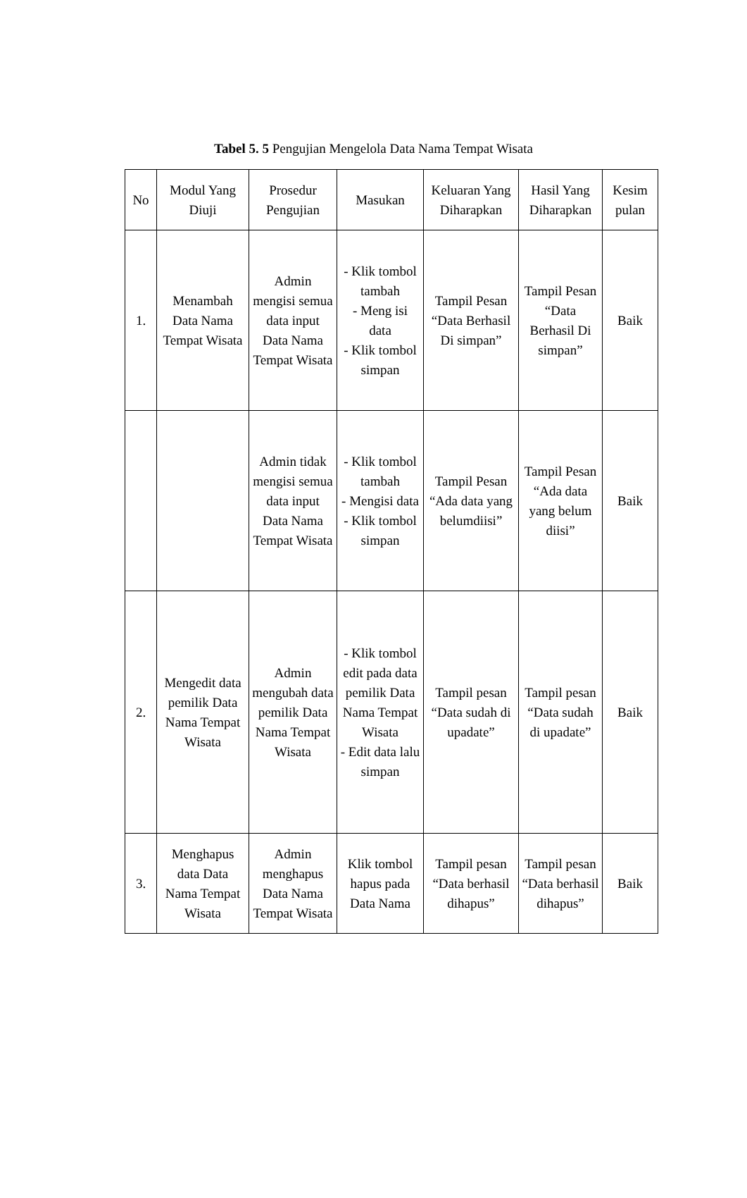Tabel 5. 5 Pengujian Mengelola Data Nama Tempat Wisata
| No | Modul Yang Diuji | Prosedur Pengujian | Masukan | Keluaran Yang Diharapkan | Hasil Yang Diharapkan | Kesim pulan |
| --- | --- | --- | --- | --- | --- | --- |
| 1. | Menambah Data Nama Tempat Wisata | Admin mengisi semua data input Data Nama Tempat Wisata | - Klik tombol tambah - Meng isi data - Klik tombol simpan | Tampil Pesan “Data Berhasil Di simpan” | Tampil Pesan “Data Berhasil Di simpan” | Baik |
| | | Admin tidak mengisi semua data input Data Nama Tempat Wisata | - Klik tombol tambah - Mengisi data - Klik tombol simpan | Tampil Pesan “Ada data yang belumdiisi” | Tampil Pesan “Ada data yang belum diisi” | Baik |
| 2. | Mengedit data pemilik Data Nama Tempat Wisata | Admin mengubah data pemilik Data Nama Tempat Wisata | - Klik tombol edit pada data pemilik Data Nama Tempat Wisata - Edit data lalu simpan | Tampil pesan “Data sudah di upadate” | Tampil pesan “Data sudah di upadate” | Baik |
| 3. | Menghapus data Data Nama Tempat Wisata | Admin menghapus Data Nama Tempat Wisata | Klik tombol hapus pada Data Nama | Tampil pesan “Data berhasil dihapus” | Tampil pesan “Data berhasil dihapus” | Baik |